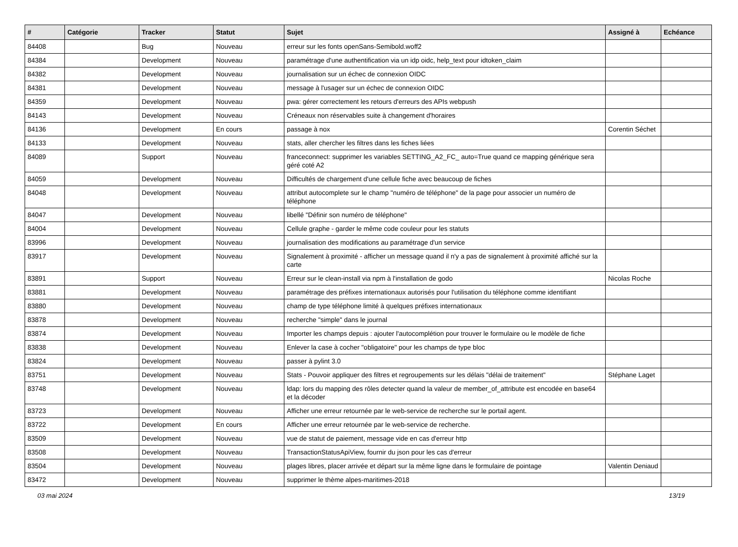| # | Catégorie | Tracker | Statut | Sujet | Assigné à | Echéance |
| --- | --- | --- | --- | --- | --- | --- |
| 84408 | | Bug | Nouveau | erreur sur les fonts openSans-Semibold.woff2 | | |
| 84384 | | Development | Nouveau | paramétrage d'une authentification via un idp oidc, help_text pour idtoken_claim | | |
| 84382 | | Development | Nouveau | journalisation sur un échec de connexion OIDC | | |
| 84381 | | Development | Nouveau | message à l'usager sur un échec de connexion OIDC | | |
| 84359 | | Development | Nouveau | pwa: gérer correctement les retours d'erreurs des APIs webpush | | |
| 84143 | | Development | Nouveau | Créneaux non réservables suite à changement d'horaires | | |
| 84136 | | Development | En cours | passage à nox | Corentin Séchet | |
| 84133 | | Development | Nouveau | stats, aller chercher les filtres dans les fiches liées | | |
| 84089 | | Support | Nouveau | franceconnect: supprimer les variables SETTING_A2_FC_ auto=True quand ce mapping générique sera géré coté A2 | | |
| 84059 | | Development | Nouveau | Difficultés de chargement d'une cellule fiche avec beaucoup de fiches | | |
| 84048 | | Development | Nouveau | attribut autocomplete sur le champ "numéro de téléphone" de la page pour associer un numéro de téléphone | | |
| 84047 | | Development | Nouveau | libellé "Définir son numéro de téléphone" | | |
| 84004 | | Development | Nouveau | Cellule graphe - garder le même code couleur pour les statuts | | |
| 83996 | | Development | Nouveau | journalisation des modifications au paramétrage d'un service | | |
| 83917 | | Development | Nouveau | Signalement à proximité - afficher un message quand il n'y a pas de signalement à proximité affiché sur la carte | | |
| 83891 | | Support | Nouveau | Erreur sur le clean-install via npm à l'installation de godo | Nicolas Roche | |
| 83881 | | Development | Nouveau | paramétrage des préfixes internationaux autorisés pour l'utilisation du téléphone comme identifiant | | |
| 83880 | | Development | Nouveau | champ de type téléphone limité à quelques préfixes internationaux | | |
| 83878 | | Development | Nouveau | recherche "simple" dans le journal | | |
| 83874 | | Development | Nouveau | Importer les champs depuis : ajouter l'autocomplétion pour trouver le formulaire ou le modèle de fiche | | |
| 83838 | | Development | Nouveau | Enlever la case à cocher "obligatoire" pour les champs de type bloc | | |
| 83824 | | Development | Nouveau | passer à pylint 3.0 | | |
| 83751 | | Development | Nouveau | Stats - Pouvoir appliquer des filtres et regroupements sur les délais "délai de traitement" | Stéphane Laget | |
| 83748 | | Development | Nouveau | ldap: lors du mapping des rôles detecter quand la valeur de member_of_attribute est encodée en base64 et la décoder | | |
| 83723 | | Development | Nouveau | Afficher une erreur retournée par le web-service de recherche sur le portail agent. | | |
| 83722 | | Development | En cours | Afficher une erreur retournée par le web-service de recherche. | | |
| 83509 | | Development | Nouveau | vue de statut de paiement, message vide en cas d'erreur http | | |
| 83508 | | Development | Nouveau | TransactionStatusApiView, fournir du json pour les cas d'erreur | | |
| 83504 | | Development | Nouveau | plages libres, placer arrivée et départ sur la même ligne dans le formulaire de pointage | Valentin Deniaud | |
| 83472 | | Development | Nouveau | supprimer le thème alpes-maritimes-2018 | | |
03 mai 2024 13/19